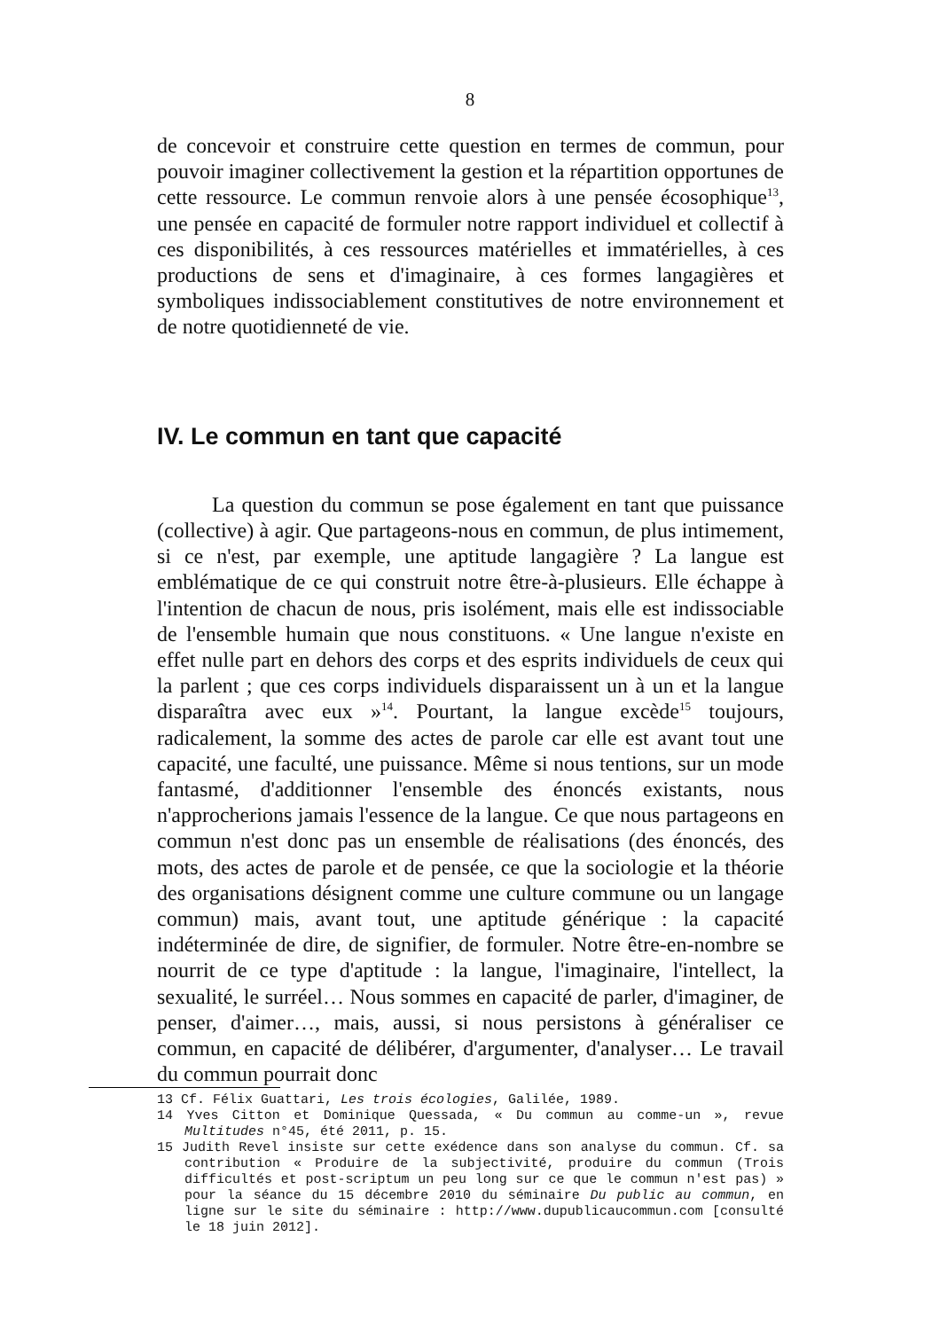8
de concevoir et construire cette question en termes de commun, pour pouvoir imaginer collectivement la gestion et la répartition opportunes de cette ressource. Le commun renvoie alors à une pensée écosophique<sup>13</sup>, une pensée en capacité de formuler notre rapport individuel et collectif à ces disponibilités, à ces ressources matérielles et immatérielles, à ces productions de sens et d'imaginaire, à ces formes langagières et symboliques indissociablement constitutives de notre environnement et de notre quotidienneté de vie.
IV. Le commun en tant que capacité
La question du commun se pose également en tant que puissance (collective) à agir. Que partageons-nous en commun, de plus intimement, si ce n'est, par exemple, une aptitude langagière ? La langue est emblématique de ce qui construit notre être-à-plusieurs. Elle échappe à l'intention de chacun de nous, pris isolément, mais elle est indissociable de l'ensemble humain que nous constituons. « Une langue n'existe en effet nulle part en dehors des corps et des esprits individuels de ceux qui la parlent ; que ces corps individuels disparaissent un à un et la langue disparaîtra avec eux »<sup>14</sup>. Pourtant, la langue excède<sup>15</sup> toujours, radicalement, la somme des actes de parole car elle est avant tout une capacité, une faculté, une puissance. Même si nous tentions, sur un mode fantasmé, d'additionner l'ensemble des énoncés existants, nous n'approcherions jamais l'essence de la langue. Ce que nous partageons en commun n'est donc pas un ensemble de réalisations (des énoncés, des mots, des actes de parole et de pensée, ce que la sociologie et la théorie des organisations désignent comme une culture commune ou un langage commun) mais, avant tout, une aptitude générique : la capacité indéterminée de dire, de signifier, de formuler. Notre être-en-nombre se nourrit de ce type d'aptitude : la langue, l'imaginaire, l'intellect, la sexualité, le surréel… Nous sommes en capacité de parler, d'imaginer, de penser, d'aimer…, mais, aussi, si nous persistons à généraliser ce commun, en capacité de délibérer, d'argumenter, d'analyser… Le travail du commun pourrait donc
13 Cf. Félix Guattari, Les trois écologies, Galilée, 1989.
14 Yves Citton et Dominique Quessada, « Du commun au comme-un », revue Multitudes n°45, été 2011, p. 15.
15 Judith Revel insiste sur cette exédence dans son analyse du commun. Cf. sa contribution « Produire de la subjectivité, produire du commun (Trois difficultés et post-scriptum un peu long sur ce que le commun n'est pas) » pour la séance du 15 décembre 2010 du séminaire Du public au commun, en ligne sur le site du séminaire : http://www.dupublicaucommun.com [consulté le 18 juin 2012].